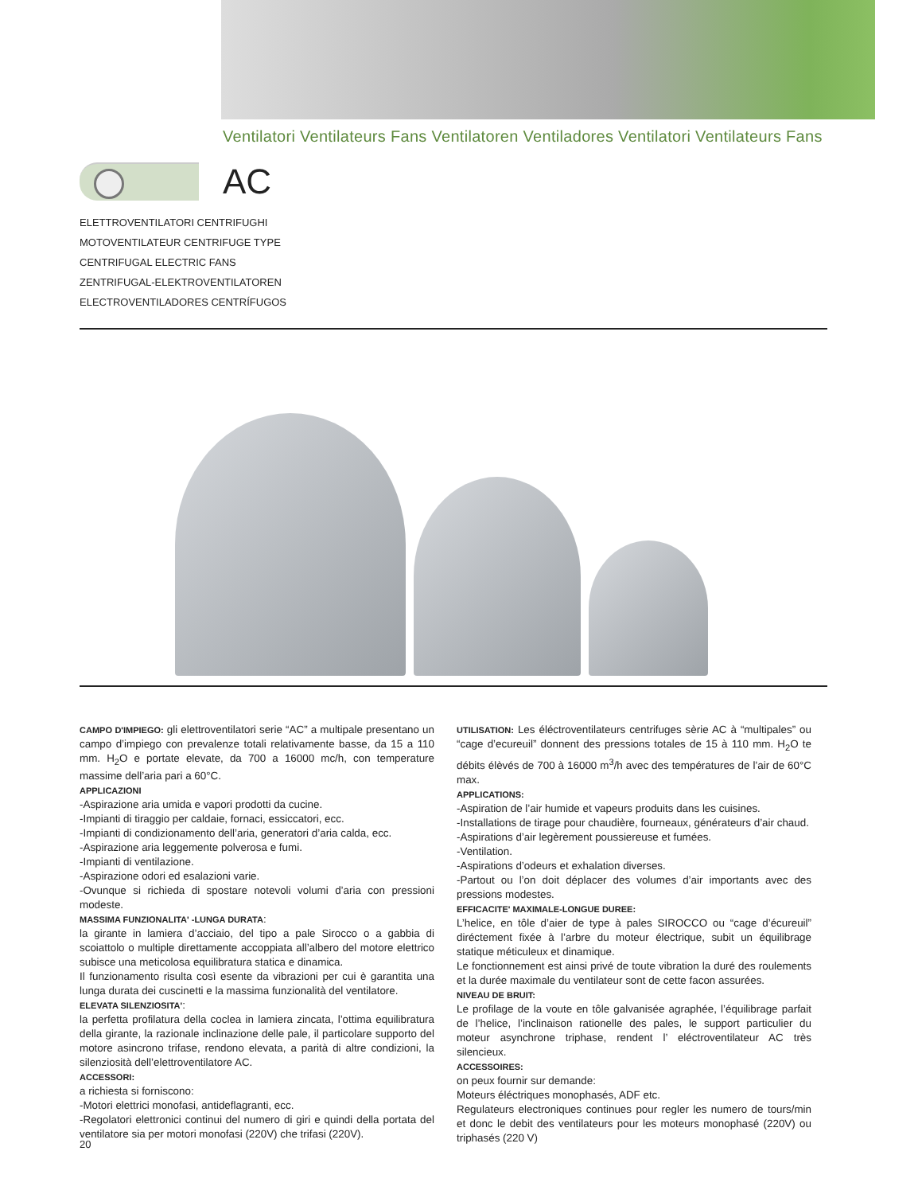Ventilatori Ventilateurs Fans Ventilatoren Ventiladores Ventilatori Ventilateurs Fans
AC
ELETTROVENTILATORI CENTRIFUGHI
MOTOVENTILATEUR CENTRIFUGE TYPE
CENTRIFUGAL ELECTRIC FANS
ZENTRIFUGAL-ELEKTROVENTILATOREN
ELECTROVENTILADORES CENTRÍFUGOS
CAMPO D'IMPIEGO: gli elettroventilatori serie “AC” a multipale presentano un campo d’impiego con prevalenze totali relativamente basse, da 15 a 110 mm. H<sub>2</sub>O e portate elevate, da 700 a 16000 mc/h, con temperature massime dell’aria pari a 60°C.
APPLICAZIONI
-Aspirazione aria umida e vapori prodotti da cucine.
-Impianti di tiraggio per caldaie, fornaci, essiccatori, ecc.
-Impianti di condizionamento dell’aria, generatori d’aria calda, ecc.
-Aspirazione aria leggemente polverosa e fumi.
-Impianti di ventilazione.
-Aspirazione odori ed esalazioni varie.
-Ovunque si richieda di spostare notevoli volumi d’aria con pressioni modeste.
MASSIMA FUNZIONALITA' -LUNGA DURATA:
la girante in lamiera d’acciaio, del tipo a pale Sirocco o a gabbia di scoiattolo o multiple direttamente accoppiata all’albero del motore elettrico subisce una meticolosa equilibratura statica e dinamica.
Il funzionamento risulta così esente da vibrazioni per cui è garantita una lunga durata dei cuscinetti e la massima funzionalità del ventilatore.
ELEVATA SILENZIOSITA':
la perfetta profilatura della coclea in lamiera zincata, l’ottima equilibratura della girante, la razionale inclinazione delle pale, il particolare supporto del motore asincrono trifase, rendono elevata, a parità di altre condizioni, la silenziosità dell’elettroventilatore AC.
ACCESSORI:
a richiesta si forniscono:
-Motori elettrici monofasi, antideflagranti, ecc.
-Regolatori elettronici continui del numero di giri e quindi della portata del ventilatore sia per motori monofasi (220V) che trifasi (220V).
UTILISATION: Les éléctroventilateurs centrifuges sèrie AC à “multipales” ou “cage d’ecureuil” donnent des pressions totales de 15 à 110 mm. H<sub>2</sub>O te débits élèvés de 700 à 16000 m<sup>3</sup>/h avec des températures de l’air de 60°C max.
APPLICATIONS:
-Aspiration de l’air humide et vapeurs produits dans les cuisines.
-Installations de tirage pour chaudière, fourneaux, générateurs d’air chaud.
-Aspirations d’air legèrement poussiereuse et fumées.
-Ventilation.
-Aspirations d’odeurs et exhalation diverses.
-Partout ou l’on doit déplacer des volumes d’air importants avec des pressions modestes.
EFFICACITE' MAXIMALE-LONGUE DUREE:
L’helice, en tôle d’aier de type à pales SIROCCO ou “cage d’écureuil” diréctement fixée à l’arbre du moteur électrique, subit un équilibrage statique méticuleux et dinamique.
Le fonctionnement est ainsi privé de toute vibration la duré des roulements et la durée maximale du ventilateur sont de cette facon assurées.
NIVEAU DE BRUIT:
Le profilage de la voute en tôle galvanisée agraphée, l’équilibrage parfait de l’helice, l’inclinaison rationelle des pales, le support particulier du moteur asynchrone triphase, rendent l’ eléctroventilateur AC très silencieux.
ACCESSOIRES:
on peux fournir sur demande:
Moteurs éléctriques monophasés, ADF etc.
Regulateurs electroniques continues pour regler les numero de tours/min et donc le debit des ventilateurs pour les moteurs monophasé (220V) ou triphasés (220 V)
20